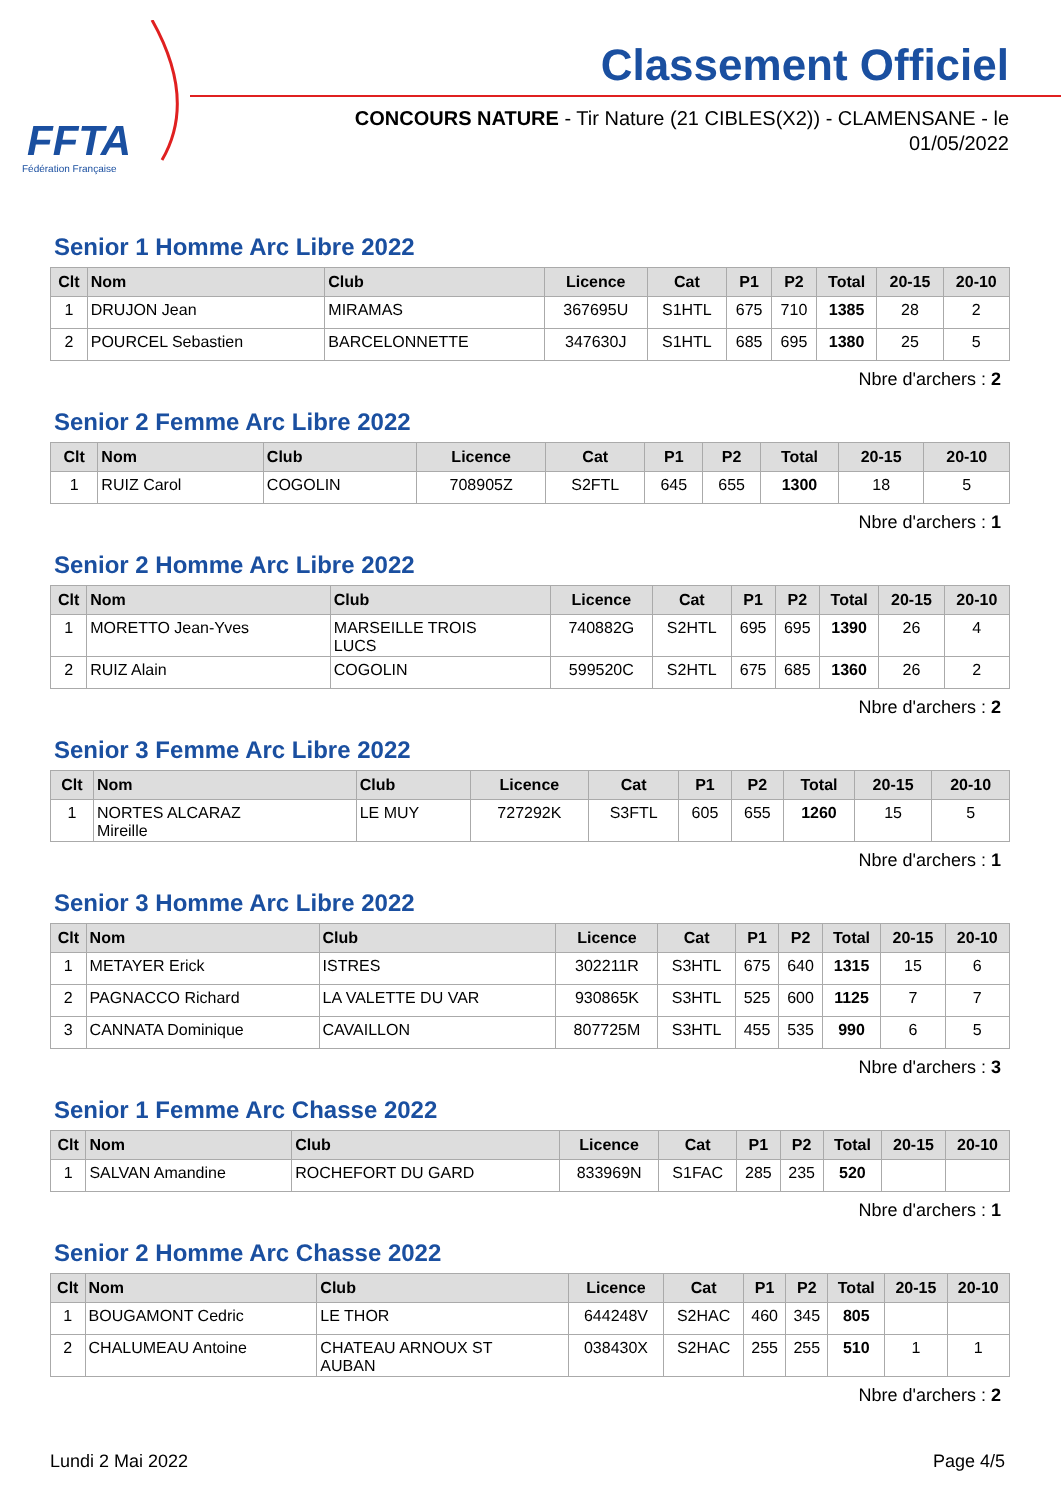FFTA
Fédération Française
Classement Officiel
CONCOURS NATURE - Tir Nature (21 CIBLES(X2)) - CLAMENSANE - le 01/05/2022
Senior 1 Homme Arc Libre 2022
| Clt | Nom | Club | Licence | Cat | P1 | P2 | Total | 20-15 | 20-10 |
| --- | --- | --- | --- | --- | --- | --- | --- | --- | --- |
| 1 | DRUJON Jean | MIRAMAS | 367695U | S1HTL | 675 | 710 | 1385 | 28 | 2 |
| 2 | POURCEL Sebastien | BARCELONNETTE | 347630J | S1HTL | 685 | 695 | 1380 | 25 | 5 |
Nbre d'archers : 2
Senior 2 Femme Arc Libre 2022
| Clt | Nom | Club | Licence | Cat | P1 | P2 | Total | 20-15 | 20-10 |
| --- | --- | --- | --- | --- | --- | --- | --- | --- | --- |
| 1 | RUIZ Carol | COGOLIN | 708905Z | S2FTL | 645 | 655 | 1300 | 18 | 5 |
Nbre d'archers : 1
Senior 2 Homme Arc Libre 2022
| Clt | Nom | Club | Licence | Cat | P1 | P2 | Total | 20-15 | 20-10 |
| --- | --- | --- | --- | --- | --- | --- | --- | --- | --- |
| 1 | MORETTO Jean-Yves | MARSEILLE TROIS LUCS | 740882G | S2HTL | 695 | 695 | 1390 | 26 | 4 |
| 2 | RUIZ Alain | COGOLIN | 599520C | S2HTL | 675 | 685 | 1360 | 26 | 2 |
Nbre d'archers : 2
Senior 3 Femme Arc Libre 2022
| Clt | Nom | Club | Licence | Cat | P1 | P2 | Total | 20-15 | 20-10 |
| --- | --- | --- | --- | --- | --- | --- | --- | --- | --- |
| 1 | NORTES ALCARAZ Mireille | LE MUY | 727292K | S3FTL | 605 | 655 | 1260 | 15 | 5 |
Nbre d'archers : 1
Senior 3 Homme Arc Libre 2022
| Clt | Nom | Club | Licence | Cat | P1 | P2 | Total | 20-15 | 20-10 |
| --- | --- | --- | --- | --- | --- | --- | --- | --- | --- |
| 1 | METAYER Erick | ISTRES | 302211R | S3HTL | 675 | 640 | 1315 | 15 | 6 |
| 2 | PAGNACCO Richard | LA VALETTE DU VAR | 930865K | S3HTL | 525 | 600 | 1125 | 7 | 7 |
| 3 | CANNATA Dominique | CAVAILLON | 807725M | S3HTL | 455 | 535 | 990 | 6 | 5 |
Nbre d'archers : 3
Senior 1 Femme Arc Chasse 2022
| Clt | Nom | Club | Licence | Cat | P1 | P2 | Total | 20-15 | 20-10 |
| --- | --- | --- | --- | --- | --- | --- | --- | --- | --- |
| 1 | SALVAN Amandine | ROCHEFORT DU GARD | 833969N | S1FAC | 285 | 235 | 520 | | |
Nbre d'archers : 1
Senior 2 Homme Arc Chasse 2022
| Clt | Nom | Club | Licence | Cat | P1 | P2 | Total | 20-15 | 20-10 |
| --- | --- | --- | --- | --- | --- | --- | --- | --- | --- |
| 1 | BOUGAMONT Cedric | LE THOR | 644248V | S2HAC | 460 | 345 | 805 | | |
| 2 | CHALUMEAU Antoine | CHATEAU ARNOUX ST AUBAN | 038430X | S2HAC | 255 | 255 | 510 | 1 | 1 |
Nbre d'archers : 2
Lundi 2 Mai 2022 Page 4/5